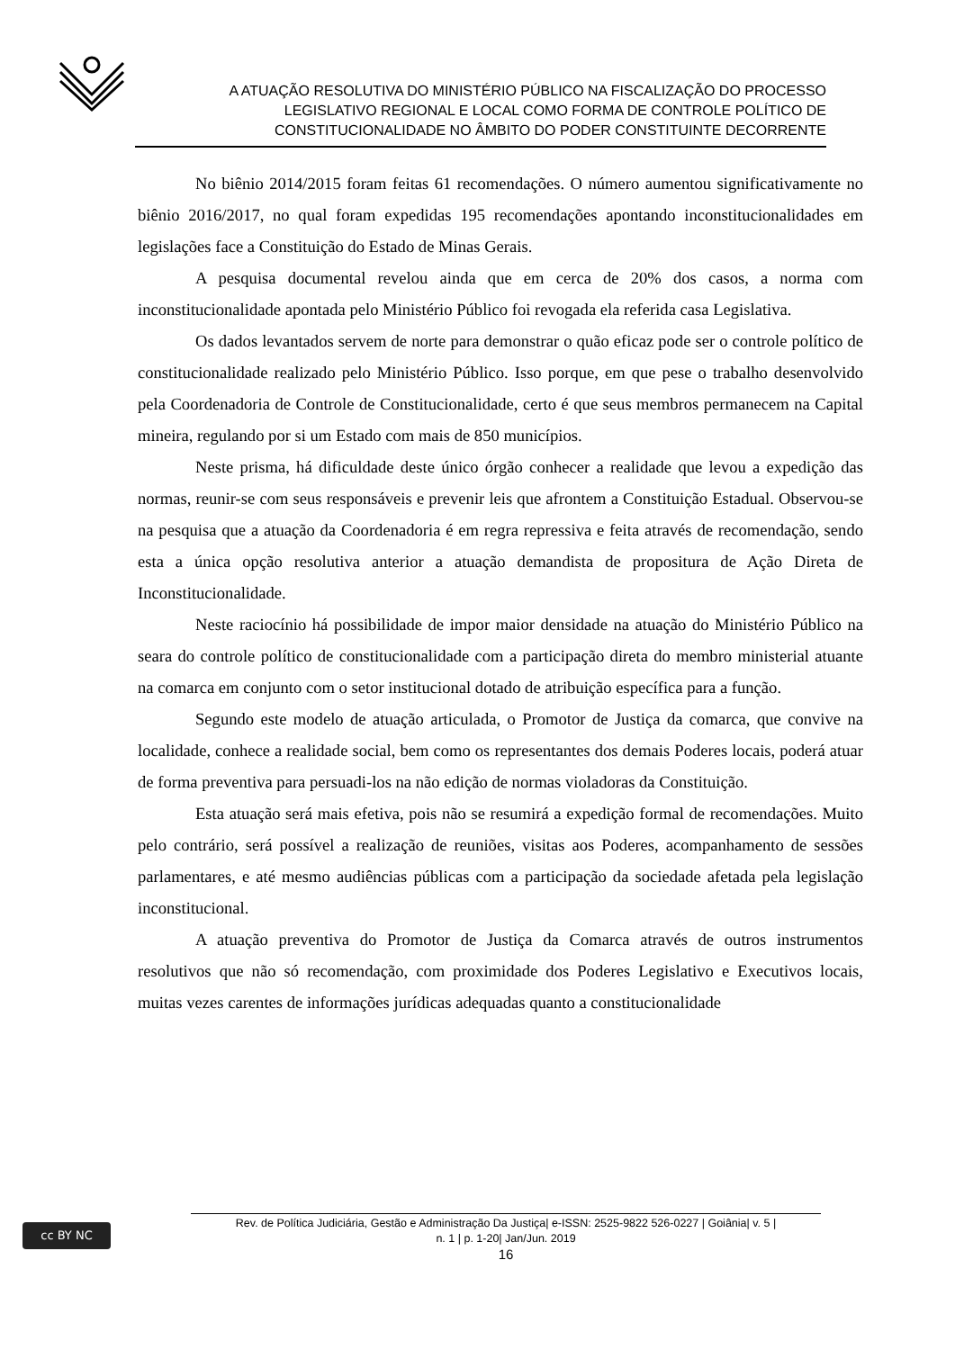A ATUAÇÃO RESOLUTIVA DO MINISTÉRIO PÚBLICO NA FISCALIZAÇÃO DO PROCESSO
LEGISLATIVO REGIONAL E LOCAL COMO FORMA DE CONTROLE POLÍTICO DE
CONSTITUCIONALIDADE NO ÂMBITO DO PODER CONSTITUINTE DECORRENTE
No biênio 2014/2015 foram feitas 61 recomendações. O número aumentou significativamente no biênio 2016/2017, no qual foram expedidas 195 recomendações apontando inconstitucionalidades em legislações face a Constituição do Estado de Minas Gerais.
A pesquisa documental revelou ainda que em cerca de 20% dos casos, a norma com inconstitucionalidade apontada pelo Ministério Público foi revogada ela referida casa Legislativa.
Os dados levantados servem de norte para demonstrar o quão eficaz pode ser o controle político de constitucionalidade realizado pelo Ministério Público. Isso porque, em que pese o trabalho desenvolvido pela Coordenadoria de Controle de Constitucionalidade, certo é que seus membros permanecem na Capital mineira, regulando por si um Estado com mais de 850 municípios.
Neste prisma, há dificuldade deste único órgão conhecer a realidade que levou a expedição das normas, reunir-se com seus responsáveis e prevenir leis que afrontem a Constituição Estadual. Observou-se na pesquisa que a atuação da Coordenadoria é em regra repressiva e feita através de recomendação, sendo esta a única opção resolutiva anterior a atuação demandista de propositura de Ação Direta de Inconstitucionalidade.
Neste raciocínio há possibilidade de impor maior densidade na atuação do Ministério Público na seara do controle político de constitucionalidade com a participação direta do membro ministerial atuante na comarca em conjunto com o setor institucional dotado de atribuição específica para a função.
Segundo este modelo de atuação articulada, o Promotor de Justiça da comarca, que convive na localidade, conhece a realidade social, bem como os representantes dos demais Poderes locais, poderá atuar de forma preventiva para persuadi-los na não edição de normas violadoras da Constituição.
Esta atuação será mais efetiva, pois não se resumirá a expedição formal de recomendações. Muito pelo contrário, será possível a realização de reuniões, visitas aos Poderes, acompanhamento de sessões parlamentares, e até mesmo audiências públicas com a participação da sociedade afetada pela legislação inconstitucional.
A atuação preventiva do Promotor de Justiça da Comarca através de outros instrumentos resolutivos que não só recomendação, com proximidade dos Poderes Legislativo e Executivos locais, muitas vezes carentes de informações jurídicas adequadas quanto a constitucionalidade
cc BY NC
Rev. de Política Judiciária, Gestão e Administração Da Justiça| e-ISSN: 2525-9822 526-0227 | Goiânia| v. 5 |
n. 1 | p. 1-20| Jan/Jun. 2019
16